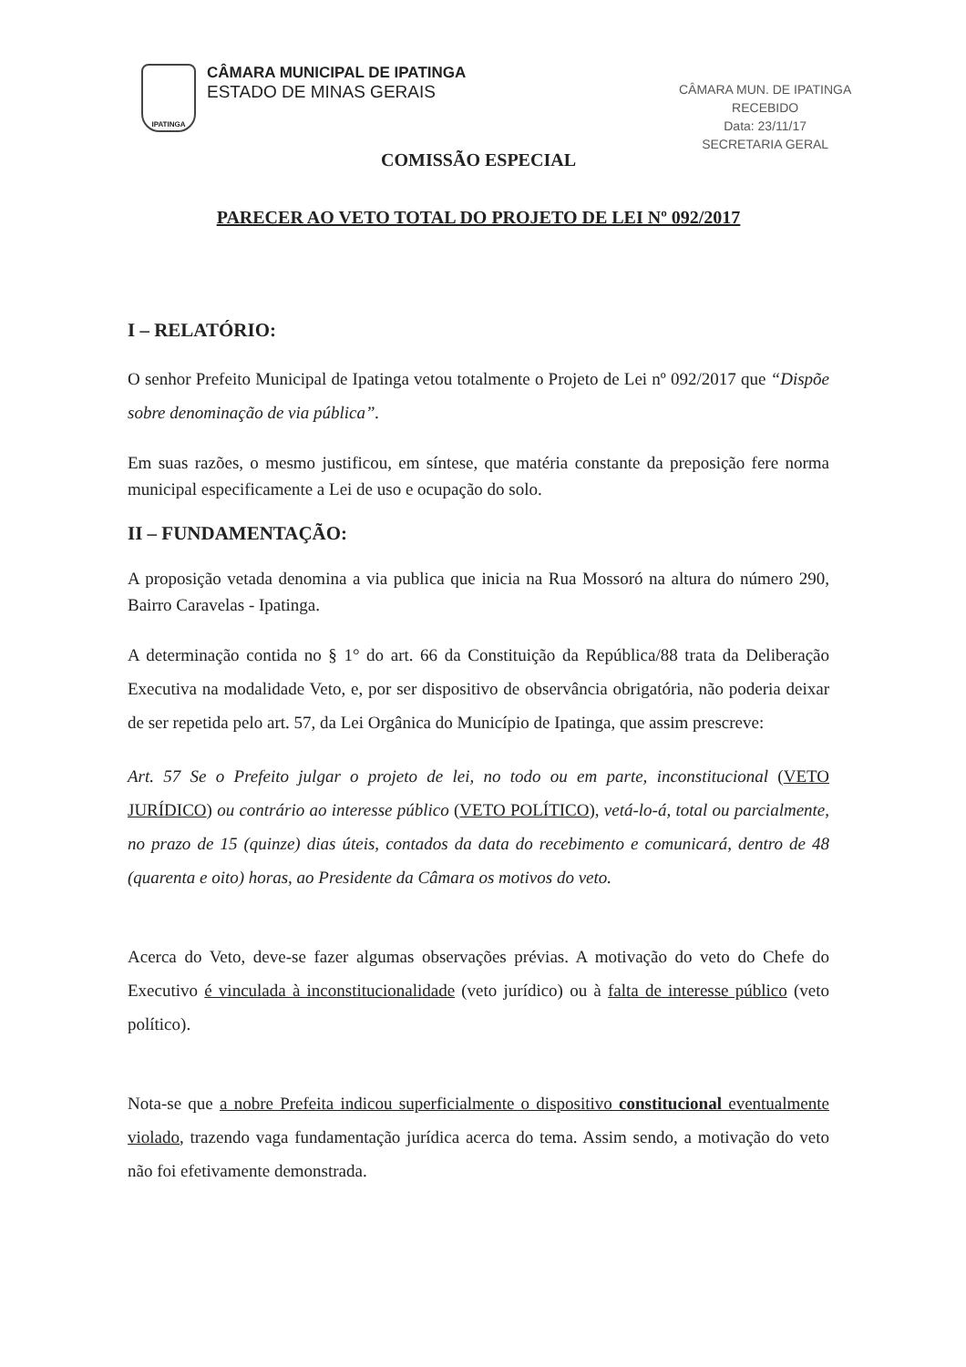IPATINGA
CÂMARA MUNICIPAL DE IPATINGA
ESTADO DE MINAS GERAIS
CÂMARA MUN. DE IPATINGA
RECEBIDO
Data: 23/11/17
SECRETARIA GERAL
COMISSÃO ESPECIAL
PARECER AO VETO TOTAL DO PROJETO DE LEI Nº 092/2017
I – RELATÓRIO:
O senhor Prefeito Municipal de Ipatinga vetou totalmente o Projeto de Lei nº 092/2017 que “Dispõe sobre denominação de via pública”.
Em suas razões, o mesmo justificou, em síntese, que matéria constante da preposição fere norma municipal especificamente a Lei de uso e ocupação do solo.
II – FUNDAMENTAÇÃO:
A proposição vetada denomina a via publica que inicia na Rua Mossoró na altura do número 290, Bairro Caravelas - Ipatinga.
A determinação contida no § 1° do art. 66 da Constituição da República/88 trata da Deliberação Executiva na modalidade Veto, e, por ser dispositivo de observância obrigatória, não poderia deixar de ser repetida pelo art. 57, da Lei Orgânica do Município de Ipatinga, que assim prescreve:
Art. 57 Se o Prefeito julgar o projeto de lei, no todo ou em parte, inconstitucional (VETO JURÍDICO) ou contrário ao interesse público (VETO POLÍTICO), vetá-lo-á, total ou parcialmente, no prazo de 15 (quinze) dias úteis, contados da data do recebimento e comunicará, dentro de 48 (quarenta e oito) horas, ao Presidente da Câmara os motivos do veto.
Acerca do Veto, deve-se fazer algumas observações prévias. A motivação do veto do Chefe do Executivo é vinculada à inconstitucionalidade (veto jurídico) ou à falta de interesse público (veto político).
Nota-se que a nobre Prefeita indicou superficialmente o dispositivo constitucional eventualmente violado, trazendo vaga fundamentação jurídica acerca do tema. Assim sendo, a motivação do veto não foi efetivamente demonstrada.